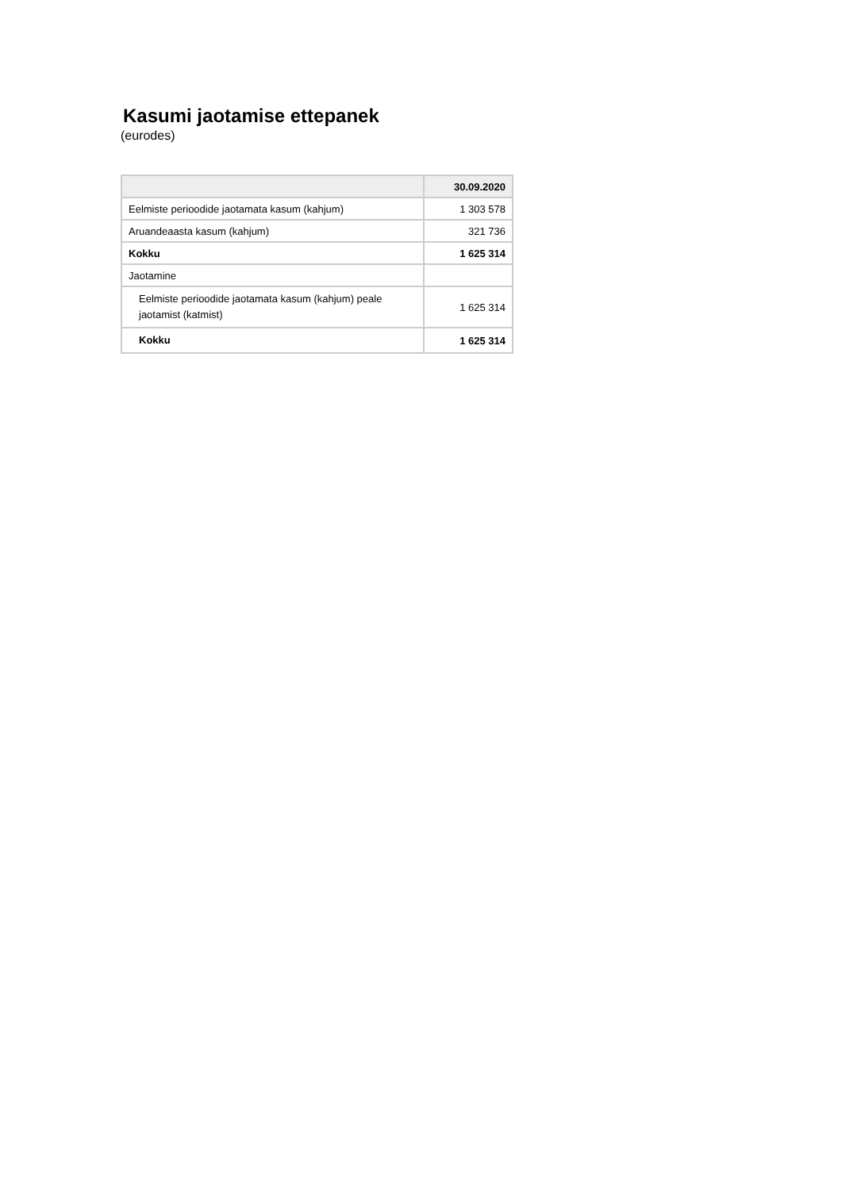Kasumi jaotamise ettepanek
(eurodes)
| | 30.09.2020 |
| --- | --- |
| Eelmiste perioodide jaotamata kasum (kahjum) | 1 303 578 |
| Aruandeaasta kasum (kahjum) | 321 736 |
| Kokku | 1 625 314 |
| Jaotamine | |
| Eelmiste perioodide jaotamata kasum (kahjum) peale jaotamist (katmist) | 1 625 314 |
| Kokku | 1 625 314 |